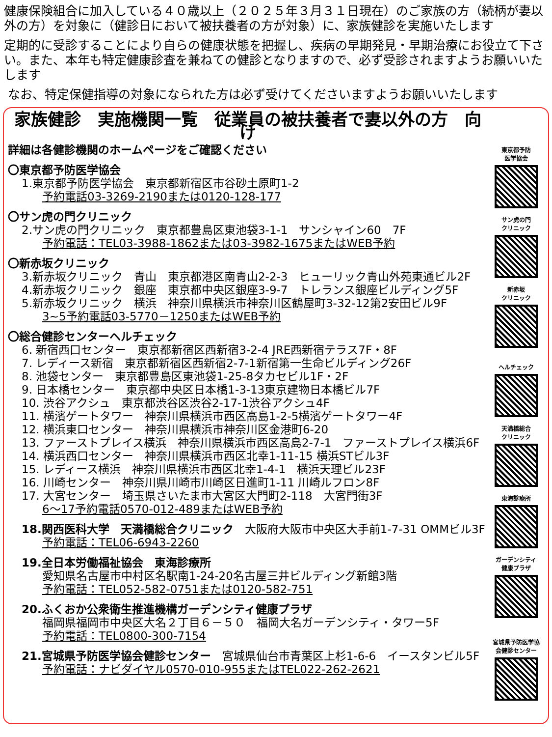健康保険組合に加入している４０歳以上（２０２５年３月３１日現在）のご家族の方（続柄が妻以外の方）を対象に（健診日において被扶養者の方が対象）に、家族健診を実施いたします
定期的に受診することにより自らの健康状態を把握し、疾病の早期発見・早期治療にお役立て下さい。また、本年も特定健康診査を兼ねての健診となりますので、必ず受診されますようお願いいたします
なお、特定保健指導の対象になられた方は必ず受けてくださいますようお願いいたします
家族健診　実施機関一覧　従業員の被扶養者で妻以外の方　向け
詳細は各健診機関のホームページをご確認ください
〇東京都予防医学協会
1.東京都予防医学協会　東京都新宿区市谷砂土原町1-2
予約電話03-3269-2190または0120-128-177
〇サン虎の門クリニック
2.サン虎の門クリニック　東京都豊島区東池袋3-1-1　サンシャイン60　7F
予約電話：TEL03-3988-1862または03-3982-1675またはWEB予約
〇新赤坂クリニック
3.新赤坂クリニック　青山　東京都港区南青山2-2-3　ヒューリック青山外苑東通ビル2F
4.新赤坂クリニック　銀座　東京都中央区銀座3-9-7　トレランス銀座ビルディング5F
5.新赤坂クリニック　横浜　神奈川県横浜市神奈川区鶴屋町3-32-12第2安田ビル9F
3~5予約電話03-5770－1250またはWEB予約
〇総合健診センターヘルチェック
6. 新宿西口センター　東京都新宿区西新宿3-2-4 JRE西新宿テラス7F・8F
7. レディース新宿　東京都新宿区西新宿2-7-1新宿第一生命ビルディング26F
8. 池袋センター　東京都豊島区東池袋1-25-8タカセビル1F・2F
9. 日本橋センター　東京都中央区日本橋1-3-13東京建物日本橋ビル7F
10. 渋谷アクシュ　東京都渋谷区渋谷2-17-1渋谷アクシュ4F
11. 横濱ゲートタワー　神奈川県横浜市西区高島1-2-5横濱ゲートタワー4F
12. 横浜東口センター　神奈川県横浜市神奈川区金港町6-20
13. ファーストプレイス横浜　神奈川県横浜市西区高島2-7-1　ファーストプレイス横浜6F
14. 横浜西口センター　神奈川県横浜市西区北幸1-11-15 横浜STビル3F
15. レディース横浜　神奈川県横浜市西区北幸1-4-1　横浜天理ビル23F
16. 川崎センター　神奈川県川崎市川崎区日進町1-11 川崎ルフロン8F
17. 大宮センター　埼玉県さいたま市大宮区大門町2-118　大宮門街3F
6～17予約電話0570-012-489またはWEB予約
18.関西医科大学　天満橋総合クリニック　大阪府大阪市中央区大手前1-7-31 OMMビル3F
予約電話：TEL06-6943-2260
19.全日本労働福祉協会　東海診療所
愛知県名古屋市中村区名駅南1-24-20名古屋三井ビルディング新館3階
予約電話：TEL052-582-0751または0120-582-751
20.ふくおか公衆衛生推進機構ガーデンシティ健康プラザ
福岡県福岡市中央区大名２丁目６－５０　福岡大名ガーデンシティ・タワー5F
予約電話：TEL0800-300-7154
21.宮城県予防医学協会健診センター　宮城県仙台市青葉区上杉1-6-6　イースタンビル5F
予約電話：ナビダイヤル0570-010-955またはTEL022-262-2621
東京都予防
医学協会
サン虎の門
クリニック
新赤坂
クリニック
ヘルチェック
天満橋総合
クリニック
東海診療所
ガーデンシティ
健康プラザ
宮城県予防医学協
会健診センター